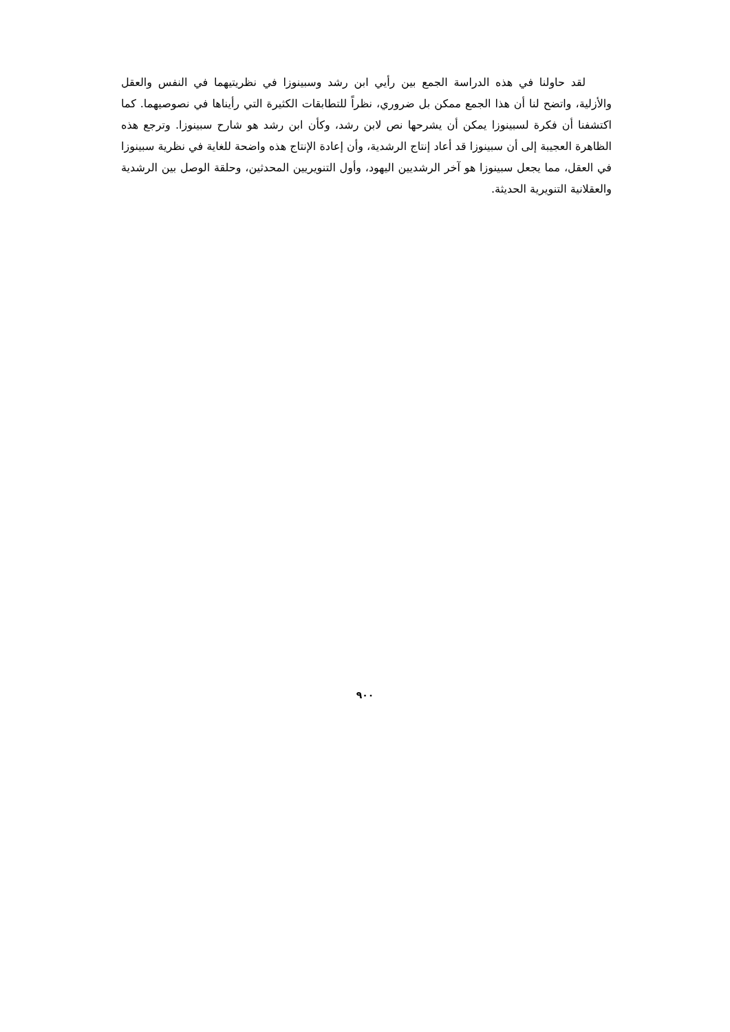لقد حاولنا في هذه الدراسة الجمع بين رأيي ابن رشد وسبينوزا في نظريتيهما في النفس والعقل والأزلية، واتضح لنا أن هذا الجمع ممكن بل ضروري، نظراً للتطابقات الكثيرة التي رأيناها في نصوصيهما. كما اكتشفنا أن فكرة لسبينوزا يمكن أن يشرحها نص لابن رشد، وكأن ابن رشد هو شارح سبينوزا. وترجع هذه الظاهرة العجيبة إلى أن سبينوزا قد أعاد إنتاج الرشدية، وأن إعادة الإنتاج هذه واضحة للغاية في نظرية سبينوزا في العقل، مما يجعل سبينوزا هو آخر الرشديين اليهود، وأول التنويريين المحدثين، وحلقة الوصل بين الرشدية والعقلانية التنويرية الحديثة.
٩٠٠